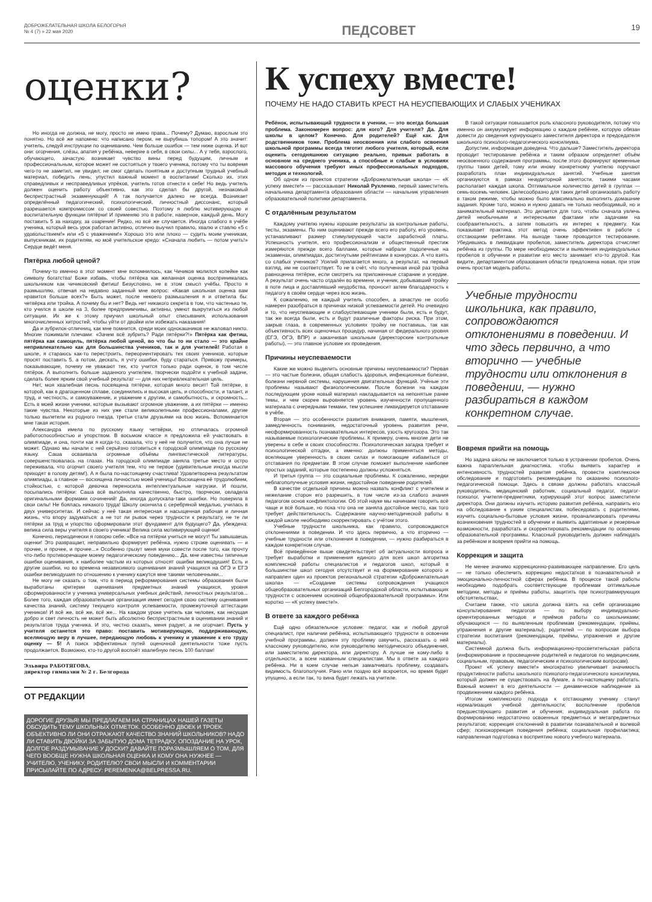ДОБРОЖЕЛАТЕЛЬНАЯ ШКОЛА БЕЛОГОРЬЯ
№ 4 (7) » 22 мая 2020
ПЕДСОВЕТ
19
оценки?
Но иногда не должна, не могу, просто не имею права... Почему? Думаю, взрослым это понятно. Но всё же напомню: что написано пером, не вырубишь топором! А это значит: учитель, следуй инструкции по оцениванию. Чем больше ошибок — тем ниже оценка. И вот они: огорчения, слёзы, апатия у ребёнка, неверие в себя, в свои силы... А у тебя, взрослого, обучающего, зачастую возникает чувство вины перед будущим, личным и профессиональным, которое может не состояться у твоего ученика, потому что ты вовремя чего-то не заметил, не увидел; не смог сделать понятным и доступным трудный учебный материал, победить лень; упустил важный момент в воспитании! Сколько их, этих справедливых и несправедливых упрёков, учитель готов отнести к себе! Но ведь учитель должен оценить работу объективно, как это сделал бы другой, незнакомый беспристрастный экзаменующий! А так получается далеко не всегда. Возникает определённый педагогический, психологический, личностный диссонанс, который разрешается компромиссом со своей совестью. Поэтому я люблю мотивирующую и воспитательную функции пятёрки! И применяю это в работе, наверное, каждый день. Могу поставить 5 за находку, за озарение! Редко, но всё же случается. Иногда слабого в учёбе ученика, который весь урок работал активно, отлично выучил правило, хвалю и ставлю «5 с удовольствием!» или «5 с уважением!» Хорошо это или плохо — судить моим ученикам, выпускникам, их родителям, но моё учительское кредо: «Сначала любить — потом учить!» Сердце ведёт меня.
Пятёрка любой ценой?
Почему-то именно в этот момент мне вспомнилось, как Чичиков молился копейке как символу богатства! Боже избавь, чтобы пятёрка как желанная оценка воспринималась школьником как чичиковский фетиш! Безусловно, не в этом смысл учёбы. Просто я размышляю, отвечая на недавно заданный мне вопрос: «Какая школьная оценка вам нравится больше всех?» Быть может, после некоего размышления я и ответила бы: четвёрка или тройка. А почему бы и нет? Ведь нет никакого секрета в том, что частенько те, кто учился в школе на 3, более предприимчивы, активны, умеют выкрутиться из любой ситуации. Их же к этому приучил школьный опыт списывания, использования многочисленных хитростей, чтобы уйти от двойки или избежать наказания!
Да и зубрилок-отличниц, как мне помнится, среди моих однокашников не жаловал никто. Многие пожимали плечами: «Зачем всё зубрить? Ради пятёрки?!» Пятёрка как фетиш, пятёрка как самоцель, пятёрка любой ценой, во что бы то ни стало — это крайне непривлекательно как для большинства учеников, так и для учителей! Работая в школе, я стараюсь как-то перестроить, переориентировать тех своих учеников, которые просят поставить 5, а потом, дескать, я учту ошибки, буду стараться. Привожу примеры, показывающие, почему не уважают тех, кто учится только ради оценок, в том числе пятёрок. А выполнить больше заданного учителем, творчески подойти к учебной задаче, сделать более ярким свой учебный результат — для них непривлекательная цель.
Нет, моя хвалебная песнь посвящена пятёрке, которая много весит! Той пятёрке, в которой, как в драгоценном сплаве, соединились и высокая цель, и способности, и талант, и труд, и честность, и самоуважение, и уважение к другим, и самобытность, и скромность... Есть в моей жизни ученики, которые вызывают огромное уважение, а их пятёрки — именно такие чувства. Некоторые из них уже стали великолепными профессионалами, другие только вылетели из родного гнезда, третьи стали друзьями на всю жизнь. Вспоминается мне такая история.
Александра имела по русскому языку четвёрки, но отличалась огромной работоспособностью и упорством. В восьмом классе я предложила ей участвовать в олимпиаде, и она, почти как я когда-то, сказала, что у неё не получится, что она лучше не может. Однако мы начали с ней серьёзно готовиться к городской олимпиаде по русскому языку. Саша осваивала огромные объёмы лингвистической литературы, совершенствовалась на глазах. На городской олимпиаде заняла третье место и остро переживала, что огорчит своего учителя тем, что не первое (удивительные иногда мысли приходят в голову детям!). А я была по-настоящему счастлива! Удовлетворена результатом олимпиады, а главное — восхищена личностью моей ученицы! Восхищена её трудолюбием, стойкостью, с которой девочка переносила интеллектуальные нагрузки. И пошли, посыпались пятёрки: Саша всё выполняла качественно, быстро, творчески, овладела оригинальными формами сочинений! Да, иногда допускала-таки ошибки. Но поверила в свои силы! Не боялась никакого труда! Школу окончила с серебряной медалью, училась в двух университетах. И сейчас у неё такая интересная и насыщенная рабочая и личная жизнь, что впору задуматься: а не тот ли рывок через трудности к результату, не те ли пятёрки за труд и упорство сформировали этот фундамент для будущего? Да, убеждена: велика сила веры учителя в своего ученика! Велика сила мотивирующей оценки!
Конечно, периодически я говорю себе: «Все на пятёрки учиться не могут! Ты завышаешь оценки! Это развращает, неправильно формирует ребёнка, нужно строже оценивать — и прочее, и прочее, и прочее...» Особенно грызут меня муки совести после того, как прочту что-либо противоречащее моему педагогическому поведению... Да, мне известны типичные ошибки оценивания, к наиболее частым из которых относят ошибки великодушия! Есть и другие ошибки, но во времена независимого оценивания знаний учащихся на ОГЭ и ЕГЭ ошибки великодушия по отношению к ученику кажутся мне такими человечными...
Не могу не сказать о том, что в период реформирования системы образования были выработаны критерии оценивания предметных знаний учащихся, уровня сформированности у ученика универсальных учебных действий, личностных результатов... Более того, каждая образовательная организация имеет сегодня свою систему оценивания качества знаний, систему текущего контроля успеваемости, промежуточной аттестации учеников! И всё же, всё же, всё же... На каждом уроке учитель как человек, как несущая добро и свет личность не может быть абсолютно беспристрастным в оценивании знаний и результатов труда ученика. И это, честно сказать, меня радует, а не огорчает. Пусть у учителя останется это право: поставить мотивирующую, поддерживающую, вселяющую веру в лучшее, передающую любовь к ученику и уважение к его труду оценку — 5! А поиск эффективных путей оценочной деятельности тоже пусть продолжается. Возможно, кто-то другой воспоёт хвалебную песнь 100 баллам!
Эльвира РАБОТЯГОВА,
директор гимназии № 2 г. Белгорода
ОТ РЕДАКЦИИ
ДОРОГИЕ ДРУЗЬЯ! МЫ ПРЕДЛАГАЕМ НА СТРАНИЦАХ НАШЕЙ ГАЗЕТЫ ОБСУДИТЬ ТЕМУ ШКОЛЬНЫХ ОТМЕТОК. ОСОБЕННО ДВОЕК И ТРОЕК. ОБЪЕКТИВНО ЛИ ОНИ ОТРАЖАЮТ КАЧЕСТВО ЗНАНИЙ ШКОЛЬНИКОВ? НАДО ЛИ СТАВИТЬ ДВОЙКИ ЗА ЗАБЫТУЮ ДОМА ТЕТРАДКУ, ОПОЗДАНИЕ НА УРОК, ДОЛГОЕ РАЗДУМЫВАНИЕ У ДОСКИ? ДАВАЙТЕ ПОРАЗМЫШЛЯЕМ О ТОМ, ДЛЯ ЧЕГО ВООБЩЕ НУЖНА ШКОЛЬНАЯ ОЦЕНКА И КОМУ ОНА НУЖНЕЕ — УЧИТЕЛЮ, УЧЕНИКУ, РОДИТЕЛЮ? СВОИ МЫСЛИ И КОММЕНТАРИИ ПРИСЫЛАЙТЕ ПО АДРЕСУ: PEREMENKA@BELPRESSA.RU.
К успеху вместе!
ПОЧЕМУ НЕ НАДО СТАВИТЬ КРЕСТ НА НЕУСПЕВАЮЩИХ И СЛАБЫХ УЧЕНИКАХ
Ребёнок, испытывающий трудности в учении, — это всегда большая проблема. Закономерен вопрос: для кого? Для учителя? Да. Для школы в целом? Конечно. Для родителей? Ещё как. Для родственников тоже. Проблема неосвоения или слабого освоения школьной программы всегда тяготит любого учителя, который, если оценить сегодняшнюю ситуацию реально, привык работать в основном на среднего ученика, а способные и слабые в условиях массового обучения требуют иных профессиональных подходов, методик и технологий.
Об одном из проектов стратегии «Доброжелательная школа» — «К успеху вместе!» — рассказывает Николай Рухленко, первый заместитель начальника департамента образования области — начальник управления образовательной политики департамента.
С отдалённым результатом
Каждому учителю нужны хорошие результаты за контрольные работы, тесты, экзамены. По ним оценивают прежде всего его работу, его уровень, устанавливают размер стимулирующей части заработной платы. Успешность учителя, его профессионализм и общественный престиж измеряются прежде всего баллами, которые набрали подопечные на экзаменах, олимпиадах, достигнутыми рейтингами в конкурсах. А что взять со слабых учеников? Усилий прилагается много, а результат, на первый взгляд, им не соответствует. То не в счёт, что полученная иной раз тройка равноценна пятёрке, если смотреть на приложенные старание и усердие. А результат очень часто отдалён во времени, и ученик, добывавший тройку в поте лица и доставлявший неудобства, проносит затем благодарность к педагогу в своём сердце через всю жизнь.
К сожалению, не каждый учитель способен, а зачастую не особо намерен разобраться в причинах низкой успеваемости детей. Но очевидно и то, что неуспевающие и слабоуспевающие ученики были, есть и будут, так же всегда были, есть и будут различные факторы риска. При этом, закрыв глаза, в современных условиях тройку не поставишь, так как объективность всех оценочных процедур, начиная от федерального уровня (ЕГЭ, ОГЭ, ВПР) и заканчивая школьным (директорские контрольные работы), — это главное условие их проведения.
Причины неуспеваемости
Какие же можно выделить основные причины неуспеваемости? Первая — это частые болезни, общая слабость здоровья, инфекционные болезни, болезни нервной системы, нарушения двигательных функций. Учёные эти проблемы называют физиологическими. После болезни на каждом последующем уроке новый материал накладывается на непонятые ранее темы, и чем скорее выровняется уровень изученности пропущенного материала с очередными темами, тем успешнее ликвидируется отставание в учёбе.
Вторая — это особенности развития внимания, памяти, мышления, замедленность понимания, недостаточный уровень развития речи, несформированность познавательных интересов, узость кругозора. Это так называемые психологические проблемы. К примеру, очень многие дети не уверены в себе и своих способностях. Психологическая загадка требует и психологической отгадки, а именно: должны применяться методы, вселяющие уверенность в своих силах и помогающие избавиться от отставания по предметам. В этом случае поможет выполнение наиболее простых заданий, которые постепенно должны усложняться.
И третья группа — это социальные проблемы. К сожалению, нередки неблагополучные условия жизни, недостойное поведение родителей.
В качестве отдельной причины можно назвать конфликт с учителем и нежелание сторон его разрешить, в том числе из-за слабого знания педагогом основ конфликтологии. Об этой науке мы начинаем говорить всё чаще и всё больше, но пока что она не заняла достойное место, как того требует действительность. Содержание научно-методической работы в каждой школе необходимо скорректировать с учётом этого.
Учебные трудности школьника, как правило, сопровождаются отклонениями в поведении. И что здесь первично, а что вторично — учебные трудности или отклонения в поведении, — нужно разбираться в каждом конкретном случае.
Всё приведённое выше свидетельствует об актуальности вопроса и требует выработки и применения единого для всех школ алгоритма комплексной работы специалистов и педагогов школ, который в большинстве школ сегодня отсутствует и на формирование которого и направлен один из проектов региональной стратегии «Доброжелательная школа» — «Создание системы сопровождения учащихся общеобразовательных организаций Белгородской области, испытывающих трудности с освоением основной общеобразовательной программы». Или коротко — «К успеху вместе!».
В ответе за каждого ребёнка
Ещё одно обязательное условие: педагог, как и любой другой специалист, при наличии ребёнка, испытывающего трудности в освоении учебной программы, должен эту проблему озвучить, рассказать о ней классному руководителю, или руководителю методического объединения, или заместителю директора, или директору. А лучше не кому-либо в отдельности, а всем названным специалистам. Мы в ответе за каждого ребёнка. Ни в коем случае нельзя замалчивать проблему, создавать видимость благополучия. Рано или поздно всё вскроется, но время будет упущено, а если так, то вина будет лежать на учителе.
В такой ситуации повышается роль классного руководителя, потому что именно он аккумулирует информацию о каждом ребёнке, которую обязан довести до сведения курирующего заместителя директора и председателя школьного психолого-педагогического консилиума.
Допустим, информация доведена. Что дальше? Заместитель директора проводит тестирование ребёнка и таким образом определяет объём неосвоенного содержания программы, после этого формируют временные группы таких детей, тому или иному конкретному учителю поручают разработать план индивидуальных занятий. Учебные занятия организуются в рамках неаудиторной занятости, такими часами располагает каждая школа. Оптимальное количество детей в группах — семь-восемь человек. Целесообразно для таких детей организовать работу в таком режиме, чтобы можно было максимально выполнить домашние задания. Кроме того, можно и нужно давать не только необходимый, но и занимательный материал. Это делается для того, чтобы сначала увлечь детей необычными и интересными фактами или задачами на сообразительность, а затем повысить их интерес к предмету. Как показывает практика, этот метод очень эффективен в работе с отстающими ребятами. На выходе также проводится тестирование. Убедившись в ликвидации пробелов, заместитель директора отчисляет ребёнка из группы. По мере необходимости и выявления индивидуальных пробелов в обучении и развитии его место занимает кто-то другой. Как видите, департаментом образования области предложена новая, при этом очень простая модель работы.
Учебные трудности школьника, как правило, сопровождаются отклонениями в поведении. И что здесь первично, а что вторично — учебные трудности или отклонения в поведении, — нужно разбираться в каждом конкретном случае.
Вовремя прийти на помощь
Но задача школы не заключается только в устранении пробелов. Очень важна параллельная диагностика, чтобы выявить характер и интенсивность трудностей развития ребёнка, провести комплексное обследование и подготовить рекомендации по оказанию психолого-педагогической помощи. Здесь в связке должны работать классный руководитель, медицинский работник, социальный педагог, педагог-психолог, учителя-предметники, курирующий этот вопрос заместители директора. Они должны изучить историю развития ребёнка, направить его на обследование к узким специалистам, побеседовать с родителями, изучить социально-бытовые условия жизни, проанализировать причины возникновения трудностей в обучении и выявить адаптивные и резервные возможности, разработать и скорректировать рекомендации по освоению образовательной программы. Классный руководитель должен наблюдать за ребёнком и вовремя прийти на помощь.
Коррекция и защита
Не менее значимо коррекционно-развивающее направление. Его цель — не только обеспечить коррекцию недостатков в познавательной и эмоционально-личностной сферах ребёнка. В процессе такой работы необходимо подобрать соответствующие проблемам оптимальные методики, методы и приёмы работы, защитить при психотравмирующих обстоятельствах.
Считаем также, что школа должна взять на себя организацию консультирования: педагогов — по выбору индивидуально-ориентированных методов и приёмов работы со школьниками; обучающихся — по выявленным проблемам (рекомендации, приёмы, упражнения и другие материалы); родителей — по вопросам выбора стратегии воспитания (рекомендации, приёмы, упражнения и другие материалы).
Системной должна быть информационно-просветительская работа (информирование и просвещение родителей и педагогов по медицинским, социальным, правовым, педагогическим и психологическим вопросам).
Проект «К успеху вместе!» многократно увеличивает значимость продуктивности работы школьного психолого-педагогического консилиума, который должен не существовать на бумаге, а по-настоящему работать. Важный момент в его деятельности — динамическое наблюдение за продвижением каждого ребёнка.
Итогом комплексного подхода к отстающему ученику станут нормализация учебной деятельности; восполнение пробелов предшествующего развития и обучения; индивидуальная работа по формированию недостаточно освоенных предметных и метапредметных результатов; коррекция отклонений в развитии познавательной и волевой сфер; психокоррекция поведения ребёнка; социальная профилактика; направленная подготовка к восприятию нового учебного материала.